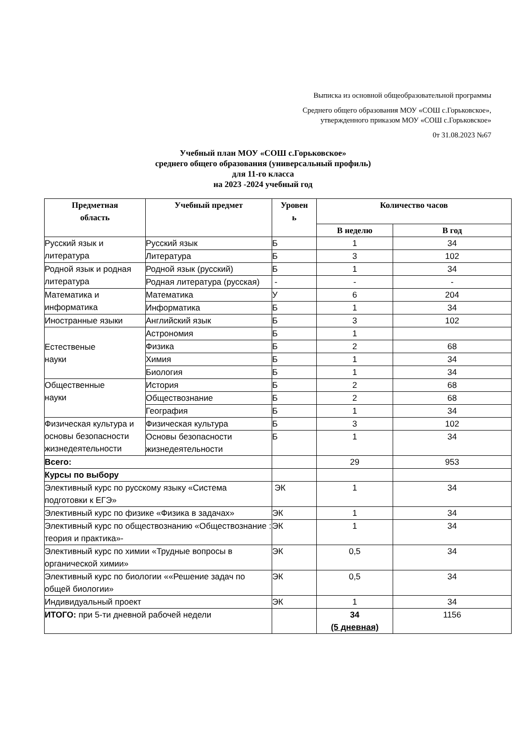Выписка из основной общеобразовательной программы
Среднего общего образования МОУ «СОШ с.Горьковское»,
утвержденного приказом МОУ «СОШ с.Горьковское»
0т 31.08.2023 №67
Учебный план МОУ «СОШ с.Горьковское»
среднего общего образования (универсальный профиль)
для 11-го класса
на 2023 -2024 учебный год
| Предметная область | Учебный предмет | Уровен ь | Количество часов | |
| --- | --- | --- | --- | --- |
| | | | В неделю | В год |
| Русский язык и литература | Русский язык | Б | 1 | 34 |
| | Литература | Б | 3 | 102 |
| Родной язык и родная литература | Родной язык (русский) | Б | 1 | 34 |
| | Родная литература (русская) | - | - | - |
| Математика и информатика | Математика | У | 6 | 204 |
| | Информатика | Б | 1 | 34 |
| Иностранные языки | Английский язык | Б | 3 | 102 |
| Естественые науки | Астрономия | Б | 1 | |
| | Физика | Б | 2 | 68 |
| | Химия | Б | 1 | 34 |
| | Биология | Б | 1 | 34 |
| Общественные науки | История | Б | 2 | 68 |
| | Обществознание | Б | 2 | 68 |
| | География | Б | 1 | 34 |
| Физическая культура и основы безопасности жизнедеятельности | Физическая культура | Б | 3 | 102 |
| | Основы безопасности жизнедеятельности | Б | 1 | 34 |
| Всего: | | | 29 | 953 |
| Курсы по выбору | | | | |
| Элективный курс по русскому языку «Система подготовки к ЕГЭ» | | ЭК | 1 | 34 |
| Элективный курс по физике «Физика в задачах» | | ЭК | 1 | 34 |
| Элективный курс по обществознанию «Обществознание : теория и практика»- | | ЭК | 1 | 34 |
| Элективный курс по химии «Трудные вопросы в органической химии» | | ЭК | 0,5 | 34 |
| Элективный курс по биологии ««Решение задач по общей биологии» | | ЭК | 0,5 | 34 |
| Индивидуальный проект | | ЭК | 1 | 34 |
| ИТОГО: при 5-ти дневной рабочей недели | | | 34 (5 дневная) | 1156 |